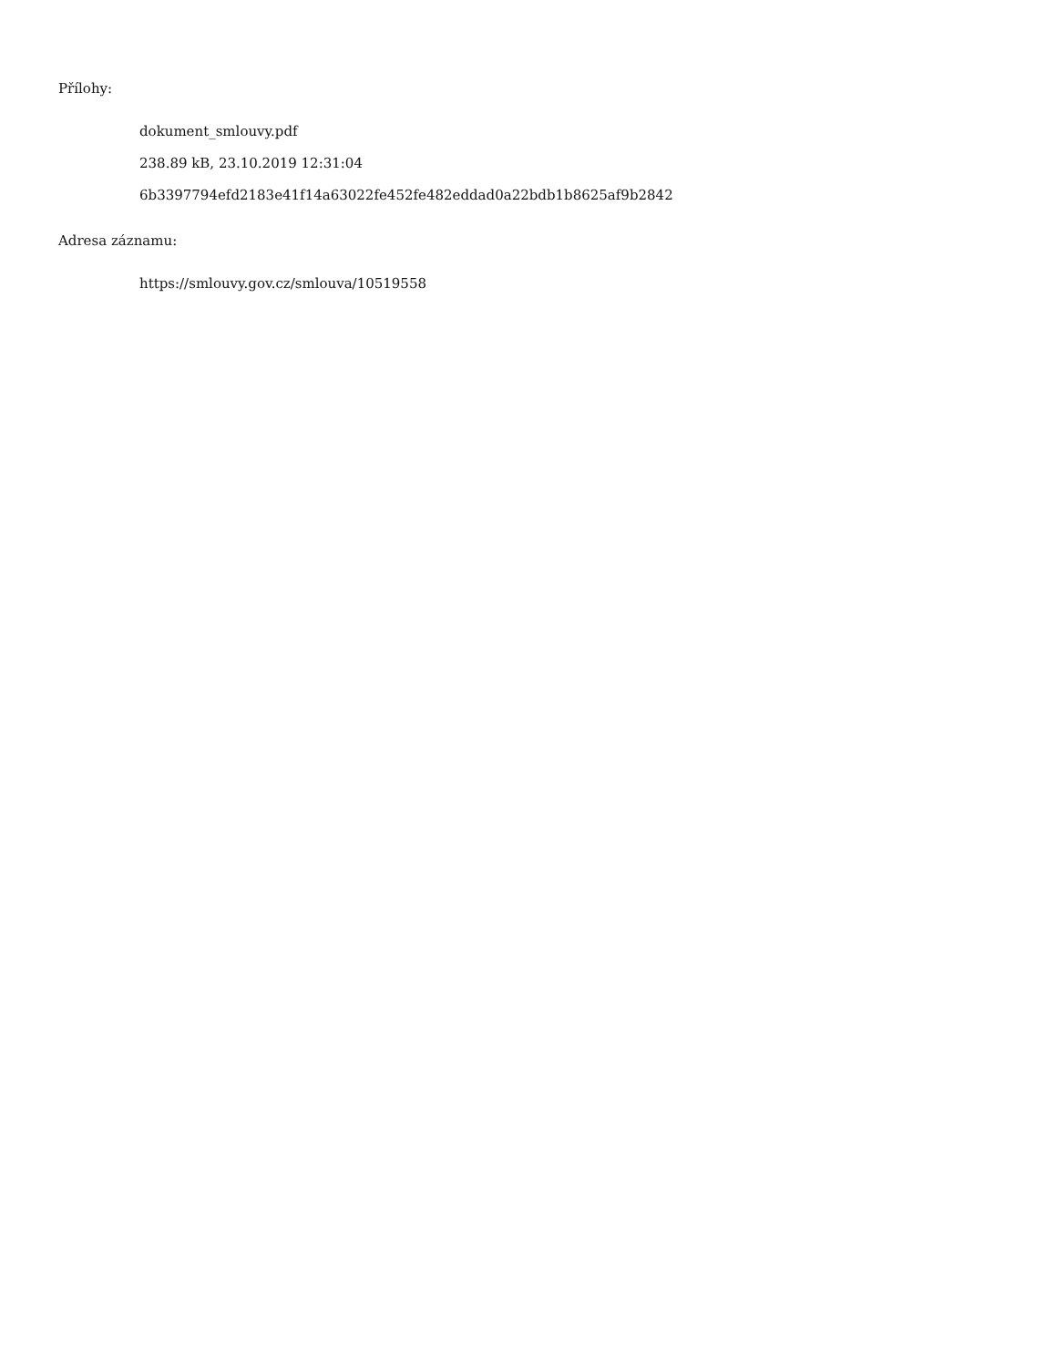Přílohy:
dokument_smlouvy.pdf
238.89 kB, 23.10.2019 12:31:04
6b3397794efd2183e41f14a63022fe452fe482eddad0a22bdb1b8625af9b2842
Adresa záznamu:
https://smlouvy.gov.cz/smlouva/10519558